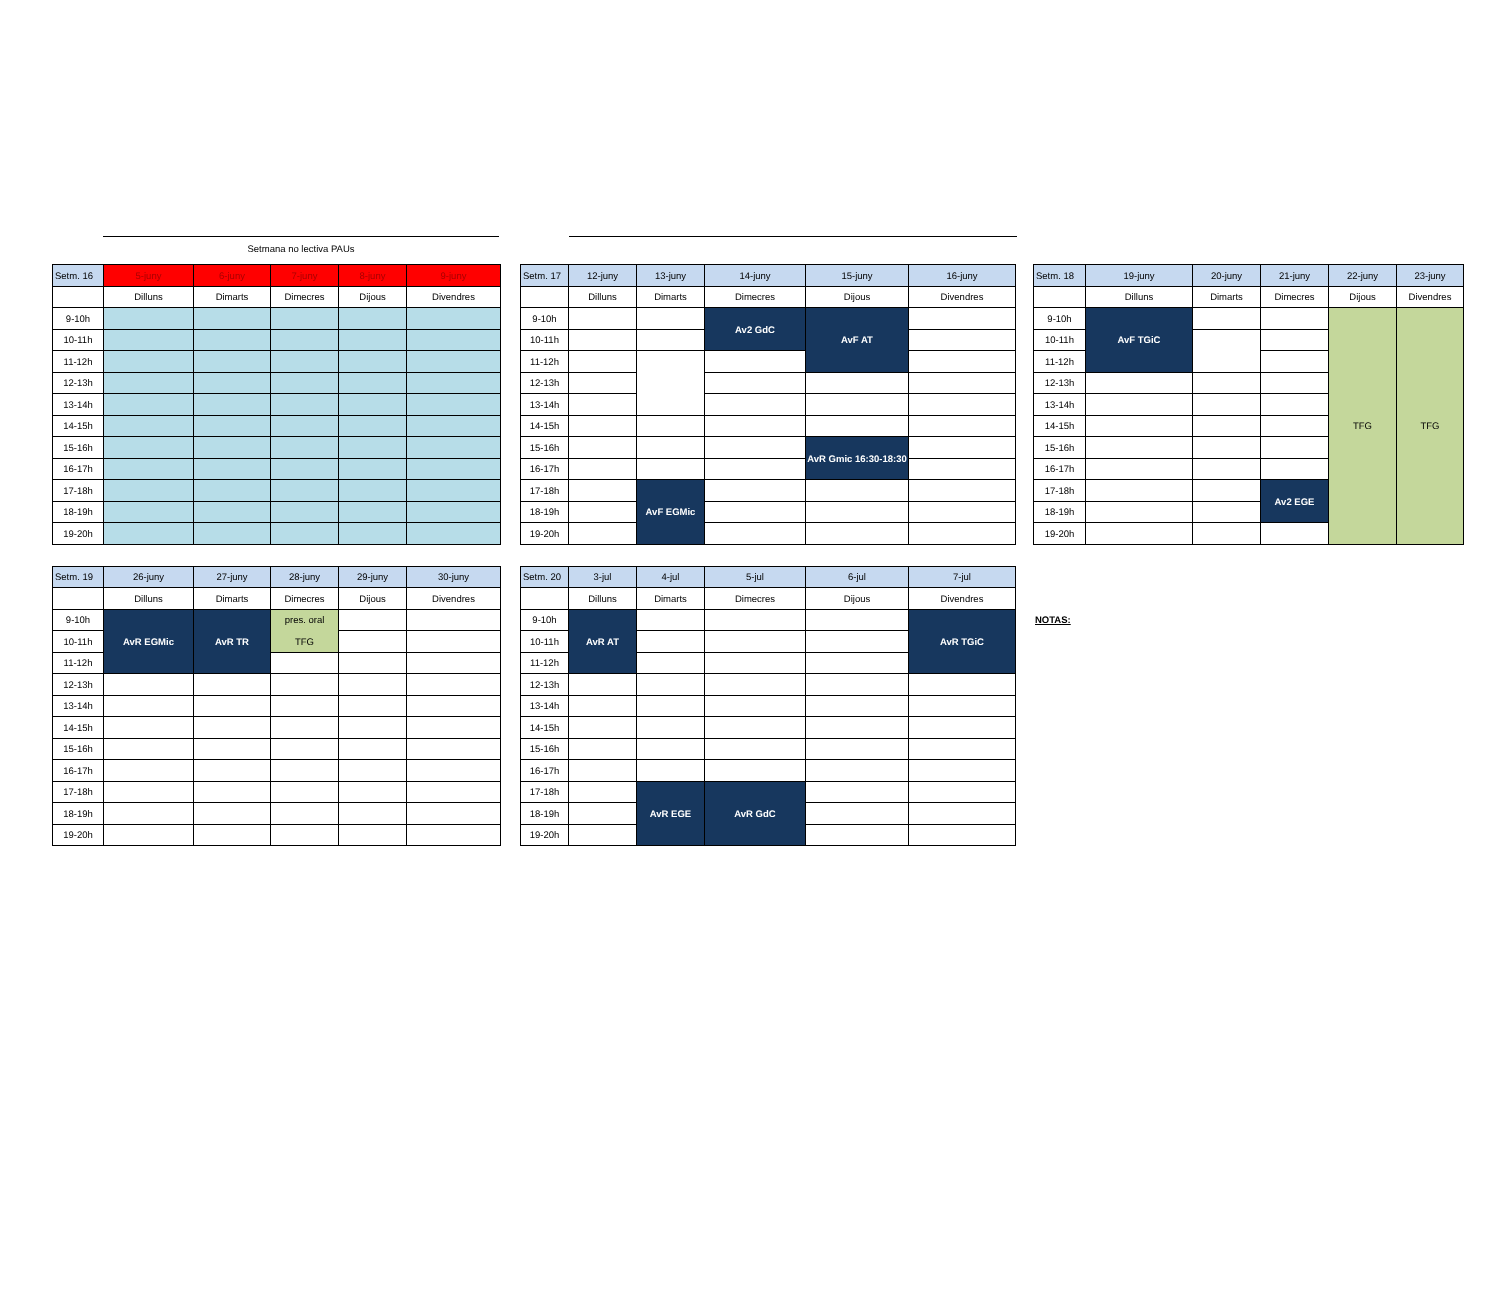Setmana no lectiva PAUs
| Setm. 16 | 5-juny | 6-juny | 7-juny | 8-juny | 9-juny |
| --- | --- | --- | --- | --- | --- |
| | Dilluns | Dimarts | Dimecres | Dijous | Divendres |
| 9-10h | | | | | |
| 10-11h | | | | | |
| 11-12h | | | | | |
| 12-13h | | | | | |
| 13-14h | | | | | |
| 14-15h | | | | | |
| 15-16h | | | | | |
| 16-17h | | | | | |
| 17-18h | | | | | |
| 18-19h | | | | | |
| 19-20h | | | | | |
| Setm. 17 | 12-juny | 13-juny | 14-juny | 15-juny | 16-juny |
| --- | --- | --- | --- | --- | --- |
| | Dilluns | Dimarts | Dimecres | Dijous | Divendres |
| 9-10h | | | Av2 GdC | AvF AT | |
| 10-11h | | | | | |
| 11-12h | | | | | |
| 12-13h | | | | | |
| 13-14h | | | | | |
| 14-15h | | | | | |
| 15-16h | | | | AvR Gmic 16:30-18:30 | |
| 16-17h | | | | | |
| 17-18h | | AvF EGMic | | | |
| 18-19h | | | | | |
| 19-20h | | | | | |
| Setm. 18 | 19-juny | 20-juny | 21-juny | 22-juny | 23-juny |
| --- | --- | --- | --- | --- | --- |
| | Dilluns | Dimarts | Dimecres | Dijous | Divendres |
| 9-10h | AvF TGiC | | | TFG | TFG |
| 10-11h | | | | | |
| 11-12h | | | | | |
| 12-13h | | | | | |
| 13-14h | | | | | |
| 14-15h | | | | | |
| 15-16h | | | | | |
| 16-17h | | | | | |
| 17-18h | | | Av2 EGE | | |
| 18-19h | | | | | |
| 19-20h | | | | | |
| Setm. 19 | 26-juny | 27-juny | 28-juny | 29-juny | 30-juny |
| --- | --- | --- | --- | --- | --- |
| | Dilluns | Dimarts | Dimecres | Dijous | Divendres |
| 9-10h | AvR EGMic | AvR TR | pres. oral TFG | | |
| 10-11h | | | | | |
| 11-12h | | | | | |
| 12-13h | | | | | |
| 13-14h | | | | | |
| 14-15h | | | | | |
| 15-16h | | | | | |
| 16-17h | | | | | |
| 17-18h | | | | | |
| 18-19h | | | | | |
| 19-20h | | | | | |
| Setm. 20 | 3-jul | 4-jul | 5-jul | 6-jul | 7-jul |
| --- | --- | --- | --- | --- | --- |
| | Dilluns | Dimarts | Dimecres | Dijous | Divendres |
| 9-10h | AvR AT | | | | AvR TGiC |
| 10-11h | | | | | |
| 11-12h | | | | | |
| 12-13h | | | | | |
| 13-14h | | | | | |
| 14-15h | | | | | |
| 15-16h | | | | | |
| 16-17h | | | | | |
| 17-18h | | AvR EGE | AvR GdC | | |
| 18-19h | | | | | |
| 19-20h | | | | | |
NOTAS: